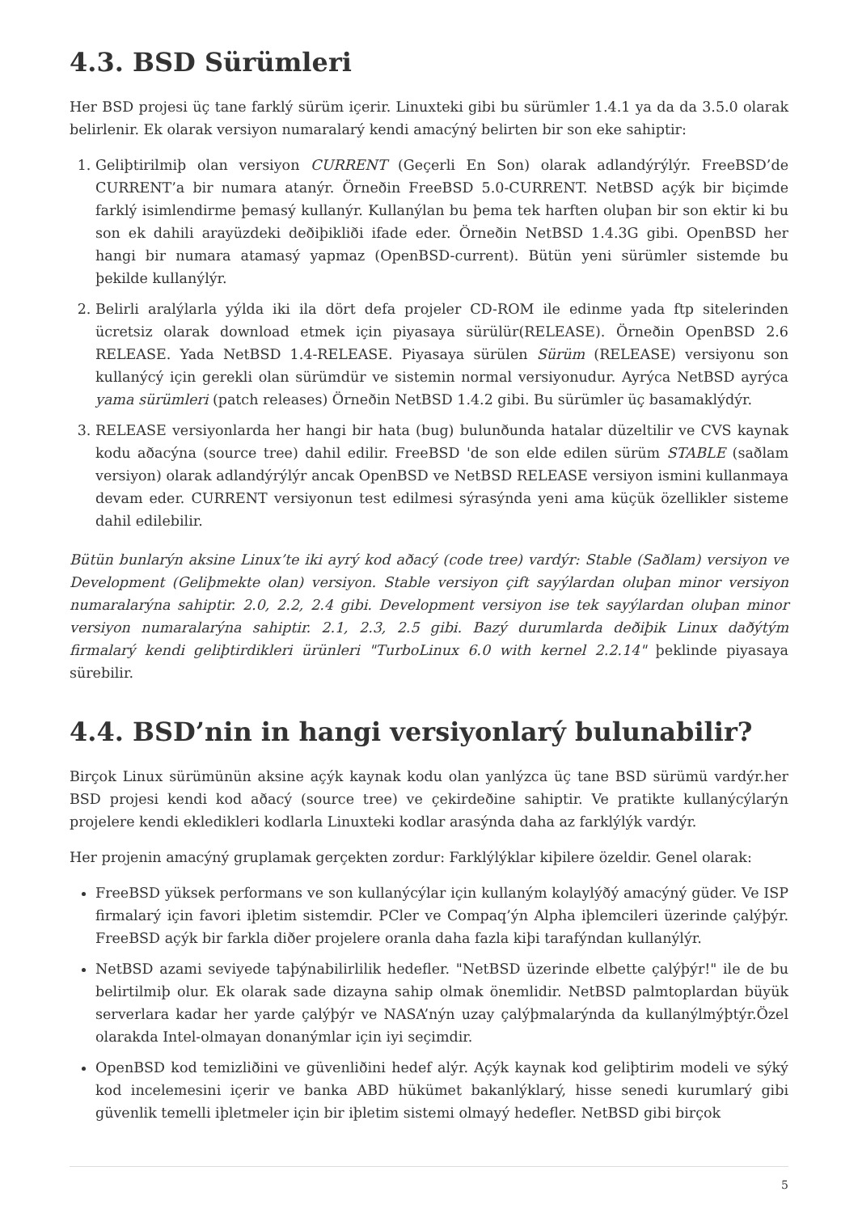4.3. BSD Sürümleri
Her BSD projesi üç tane farklý sürüm içerir. Linuxteki gibi bu sürümler 1.4.1 ya da da 3.5.0 olarak belirlenir. Ek olarak versiyon numaralarý kendi amacýný belirten bir son eke sahiptir:
1. Geliþtirilmiþ olan versiyon CURRENT (Geçerli En Son) olarak adlandýrýlýr. FreeBSD’de CURRENT’a bir numara atanýr. Örneðin FreeBSD 5.0-CURRENT. NetBSD açýk bir biçimde farklý isimlendirme þemasý kullanýr. Kullanýlan bu þema tek harften oluþan bir son ektir ki bu son ek dahili arayüzdeki deðiþikliði ifade eder. Örneðin NetBSD 1.4.3G gibi. OpenBSD her hangi bir numara atamasý yapmaz (OpenBSD-current). Bütün yeni sürümler sistemde bu þekilde kullanýlýr.
2. Belirli aralýlarla yýlda iki ila dört defa projeler CD-ROM ile edinme yada ftp sitelerinden ücretsiz olarak download etmek için piyasaya sürülür(RELEASE). Örneðin OpenBSD 2.6 RELEASE. Yada NetBSD 1.4-RELEASE. Piyasaya sürülen Sürüm (RELEASE) versiyonu son kullanýcý için gerekli olan sürümdür ve sistemin normal versiyonudur. Ayrýca NetBSD ayrýca yama sürümleri (patch releases) Örneðin NetBSD 1.4.2 gibi. Bu sürümler üç basamaklýdýr.
3. RELEASE versiyonlarda her hangi bir hata (bug) bulunðunda hatalar düzeltilir ve CVS kaynak kodu aðacýna (source tree) dahil edilir. FreeBSD 'de son elde edilen sürüm STABLE (saðlam versiyon) olarak adlandýrýlýr ancak OpenBSD ve NetBSD RELEASE versiyon ismini kullanmaya devam eder. CURRENT versiyonun test edilmesi sýrasýnda yeni ama küçük özellikler sisteme dahil edilebilir.
Bütün bunlarýn aksine Linux’te iki ayrý kod aðacý (code tree) vardýr: Stable (Saðlam) versiyon ve Development (Geliþmekte olan) versiyon. Stable versiyon çift sayýlardan oluþan minor versiyon numaralarýna sahiptir. 2.0, 2.2, 2.4 gibi. Development versiyon ise tek sayýlardan oluþan minor versiyon numaralarýna sahiptir. 2.1, 2.3, 2.5 gibi. Bazý durumlarda deðiþik Linux daðýtým firmalarý kendi geliþtirdikleri ürünleri "TurboLinux 6.0 with kernel 2.2.14" þeklinde piyasaya sürebilir.
4.4. BSD’nin in hangi versiyonlarý bulunabilir?
Birçok Linux sürümünün aksine açýk kaynak kodu olan yanlýzca üç tane BSD sürümü vardýr.her BSD projesi kendi kod aðacý (source tree) ve çekirdeðine sahiptir. Ve pratikte kullanýcýlarýn projelere kendi ekledikleri kodlarla Linuxteki kodlar arasýnda daha az farklýlýk vardýr.
Her projenin amacýný gruplamak gerçekten zordur: Farklýlýklar kiþilere özeldir. Genel olarak:
FreeBSD yüksek performans ve son kullanýcýlar için kullaným kolaylýðý amacýný güder. Ve ISP firmalarý için favori iþletim sistemdir. PCler ve Compaq’ýn Alpha iþlemcileri üzerinde çalýþýr. FreeBSD açýk bir farkla diðer projelere oranla daha fazla kiþi tarafýndan kullanýlýr.
NetBSD azami seviyede taþýnabilirlilik hedefler. "NetBSD üzerinde elbette çalýþýr!" ile de bu belirtilmiþ olur. Ek olarak sade dizayna sahip olmak önemlidir. NetBSD palmtoplardan büyük serverlara kadar her yarde çalýþýr ve NASA’nýn uzay çalýþmalarýnda da kullanýlmýþtýr.Özel olarakda Intel-olmayan donanýmlar için iyi seçimdir.
OpenBSD kod temizliðini ve güvenliðini hedef alýr. Açýk kaynak kod geliþtirim modeli ve sýký kod incelemesini içerir ve banka ABD hükümet bakanlýklarý, hisse senedi kurumlarý gibi güvenlik temelli iþletmeler için bir iþletim sistemi olmayý hedefler. NetBSD gibi birçok
5